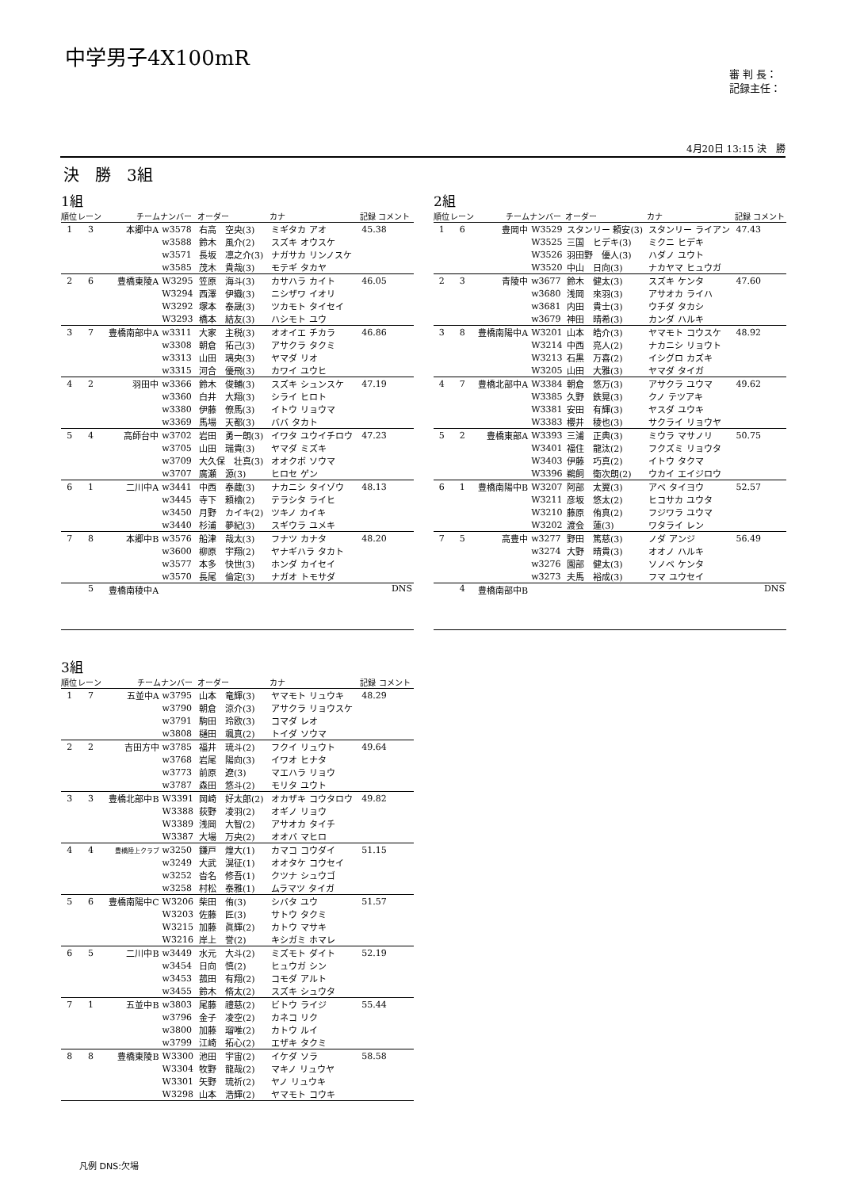中学男子4X100mR
審 判 長：
記録主任：
4月20日 13:15 決　勝
決　勝　3組
1組
| 順位 | レーン | チーム | ナンバー | オーダー | カナ | 記録 コメント |
| --- | --- | --- | --- | --- | --- | --- |
| 1 | 3 | 本郷中A | w3578 | 右高 空央(3) | ミギタカ アオ | 45.38 |
| | | | w3588 | 鈴木 風介(2) | スズキ オウスケ | |
| | | | w3571 | 長坂 凛之介(3) | ナガサカ リンノスケ | |
| | | | w3585 | 茂木 貴哉(3) | モテギ タカヤ | |
| 2 | 6 | 豊橋東陵A | W3295 | 笠原 海斗(3) | カサハラ カイト | 46.05 |
| | | | W3294 | 西澤 伊織(3) | ニシザワ イオリ | |
| | | | W3292 | 塚本 泰晟(3) | ツカモト タイセイ | |
| | | | W3293 | 橋本 結友(3) | ハシモト ユウ | |
| 3 | 7 | 豊橋南部中A | w3311 | 大家 主税(3) | オオイエ チカラ | 46.86 |
| | | | w3308 | 朝倉 拓己(3) | アサクラ タクミ | |
| | | | w3313 | 山田 璃央(3) | ヤマダ リオ | |
| | | | w3315 | 河合 優飛(3) | カワイ ユウヒ | |
| 4 | 2 | 羽田中 | w3366 | 鈴木 俊輔(3) | スズキ シュンスケ | 47.19 |
| | | | w3360 | 白井 大翔(3) | シライ ヒロト | |
| | | | w3380 | 伊藤 僚馬(3) | イトウ リョウマ | |
| | | | w3369 | 馬場 天都(3) | ババ タカト | |
| 5 | 4 | 高師台中 | w3702 | 岩田 勇一朗(3) | イワタ ユウイチロウ | 47.23 |
| | | | w3705 | 山田 瑞貴(3) | ヤマダ ミズキ | |
| | | | w3709 | 大久保 壮真(3) | オオクボ ソウマ | |
| | | | w3707 | 廣瀬 源(3) | ヒロセ ゲン | |
| 6 | 1 | 二川中A | w3441 | 中西 泰蔵(3) | ナカニシ タイゾウ | 48.13 |
| | | | w3445 | 寺下 頼檜(2) | テラシタ ライヒ | |
| | | | w3450 | 月野 カイキ(2) | ツキノ カイキ | |
| | | | w3440 | 杉浦 夢紀(3) | スギウラ ユメキ | |
| 7 | 8 | 本郷中B | w3576 | 船津 哉太(3) | フナツ カナタ | 48.20 |
| | | | w3600 | 柳原 宇翔(2) | ヤナギハラ タカト | |
| | | | w3577 | 本多 快世(3) | ホンダ カイセイ | |
| | | | w3570 | 長尾 倫定(3) | ナガオ トモサダ | |
| | 5 | 豊橋南稜中A | | | | DNS |
2組
| 順位 | レーン | チーム | ナンバー | オーダー | カナ | 記録 コメント |
| --- | --- | --- | --- | --- | --- | --- |
| 1 | 6 | 豊岡中 | W3529 | スタンリー 頼安(3) | スタンリー ライアン | 47.43 |
| | | | W3525 | 三国 ヒデキ(3) | ミクニ ヒデキ | |
| | | | W3526 | 羽田野 優人(3) | ハダノ ユウト | |
| | | | W3520 | 中山 日向(3) | ナカヤマ ヒュウガ | |
| 2 | 3 | 青陵中 | w3677 | 鈴木 健太(3) | スズキ ケンタ | 47.60 |
| | | | w3680 | 浅岡 來羽(3) | アサオカ ライハ | |
| | | | w3681 | 内田 貴士(3) | ウチダ タカシ | |
| | | | w3679 | 神田 晴希(3) | カンダ ハルキ | |
| 3 | 8 | 豊橋南陽中A | W3201 | 山本 皓介(3) | ヤマモト コウスケ | 48.92 |
| | | | W3214 | 中西 亮人(2) | ナカニシ リョウト | |
| | | | W3213 | 石黒 万喜(2) | イシグロ カズキ | |
| | | | W3205 | 山田 大雅(3) | ヤマダ タイガ | |
| 4 | 7 | 豊橋北部中A | W3384 | 朝倉 悠万(3) | アサクラ ユウマ | 49.62 |
| | | | W3385 | 久野 鉄晃(3) | クノ テツアキ | |
| | | | W3381 | 安田 有輝(3) | ヤスダ ユウキ | |
| | | | W3383 | 櫻井 稜也(3) | サクライ リョウヤ | |
| 5 | 2 | 豊橋東部A | W3393 | 三浦 正典(3) | ミウラ マサノリ | 50.75 |
| | | | W3401 | 福住 龍汰(2) | フクズミ リョウタ | |
| | | | W3403 | 伊藤 巧真(2) | イトウ タクマ | |
| | | | W3396 | 鵜飼 衛次朗(2) | ウカイ エイジロウ | |
| 6 | 1 | 豊橋南陽中B | W3207 | 阿部 太翼(3) | アベ タイヨウ | 52.57 |
| | | | W3211 | 彦坂 悠太(2) | ヒコサカ ユウタ | |
| | | | W3210 | 藤原 侑真(2) | フジワラ ユウマ | |
| | | | W3202 | 渡会 蓮(3) | ワタライ レン | |
| 7 | 5 | 高豊中 | w3277 | 野田 篤慈(3) | ノダ アンジ | 56.49 |
| | | | w3274 | 大野 晴貴(3) | オオノ ハルキ | |
| | | | w3276 | 園部 健太(3) | ソノベ ケンタ | |
| | | | w3273 | 夫馬 裕成(3) | フマ ユウセイ | |
| | 4 | 豊橋南部中B | | | | DNS |
3組
| 順位 | レーン | チーム | ナンバー | オーダー | カナ | 記録 コメント |
| --- | --- | --- | --- | --- | --- | --- |
| 1 | 7 | 五並中A | w3795 | 山本 竜輝(3) | ヤマモト リュウキ | 48.29 |
| | | | w3790 | 朝倉 涼介(3) | アサクラ リョウスケ | |
| | | | w3791 | 駒田 玲欧(3) | コマダ レオ | |
| | | | w3808 | 樋田 颯真(2) | トイダ ソウマ | |
| 2 | 2 | 吉田方中 | w3785 | 福井 琉斗(2) | フクイ リュウト | 49.64 |
| | | | w3768 | 岩尾 陽向(3) | イワオ ヒナタ | |
| | | | w3773 | 前原 遼(3) | マエハラ リョウ | |
| | | | w3787 | 森田 悠斗(2) | モリタ ユウト | |
| 3 | 3 | 豊橋北部中B | W3391 | 岡崎 好太郎(2) | オカザキ コウタロウ | 49.82 |
| | | | W3388 | 荻野 凌羽(2) | オギノ リョウ | |
| | | | W3389 | 浅岡 大智(2) | アサオカ タイチ | |
| | | | W3387 | 大場 万央(2) | オオバ マヒロ | |
| 4 | 4 | 豊橋陸上クラブ | w3250 | 鎌戸 煌大(1) | カマコ コウダイ | 51.15 |
| | | | w3249 | 大武 滉征(1) | オオタケ コウセイ | |
| | | | w3252 | 沓名 修吾(1) | クツナ シュウゴ | |
| | | | w3258 | 村松 泰雅(1) | ムラマツ タイガ | |
| 5 | 6 | 豊橋南陽中C | W3206 | 柴田 侑(3) | シバタ ユウ | 51.57 |
| | | | W3203 | 佐藤 匠(3) | サトウ タクミ | |
| | | | W3215 | 加藤 眞輝(2) | カトウ マサキ | |
| | | | W3216 | 岸上 誉(2) | キシガミ ホマレ | |
| 6 | 5 | 二川中B | w3449 | 水元 大斗(2) | ミズモト ダイト | 52.19 |
| | | | w3454 | 日向 慎(2) | ヒュウガ シン | |
| | | | w3453 | 菰田 有翔(2) | コモダ アルト | |
| | | | w3455 | 鈴木 脩太(2) | スズキ シュウタ | |
| 7 | 1 | 五並中B | w3803 | 尾藤 禮慈(2) | ビトウ ライジ | 55.44 |
| | | | w3796 | 金子 凌空(2) | カネコ リク | |
| | | | w3800 | 加藤 瑠唯(2) | カトウ ルイ | |
| | | | w3799 | 江崎 拓心(2) | エザキ タクミ | |
| 8 | 8 | 豊橋東陵B | W3300 | 池田 宇宙(2) | イケダ ソラ | 58.58 |
| | | | W3304 | 牧野 龍哉(2) | マキノ リュウヤ | |
| | | | W3301 | 矢野 琉祈(2) | ヤノ リュウキ | |
| | | | W3298 | 山本 浩輝(2) | ヤマモト コウキ | |
凡例 DNS:欠場